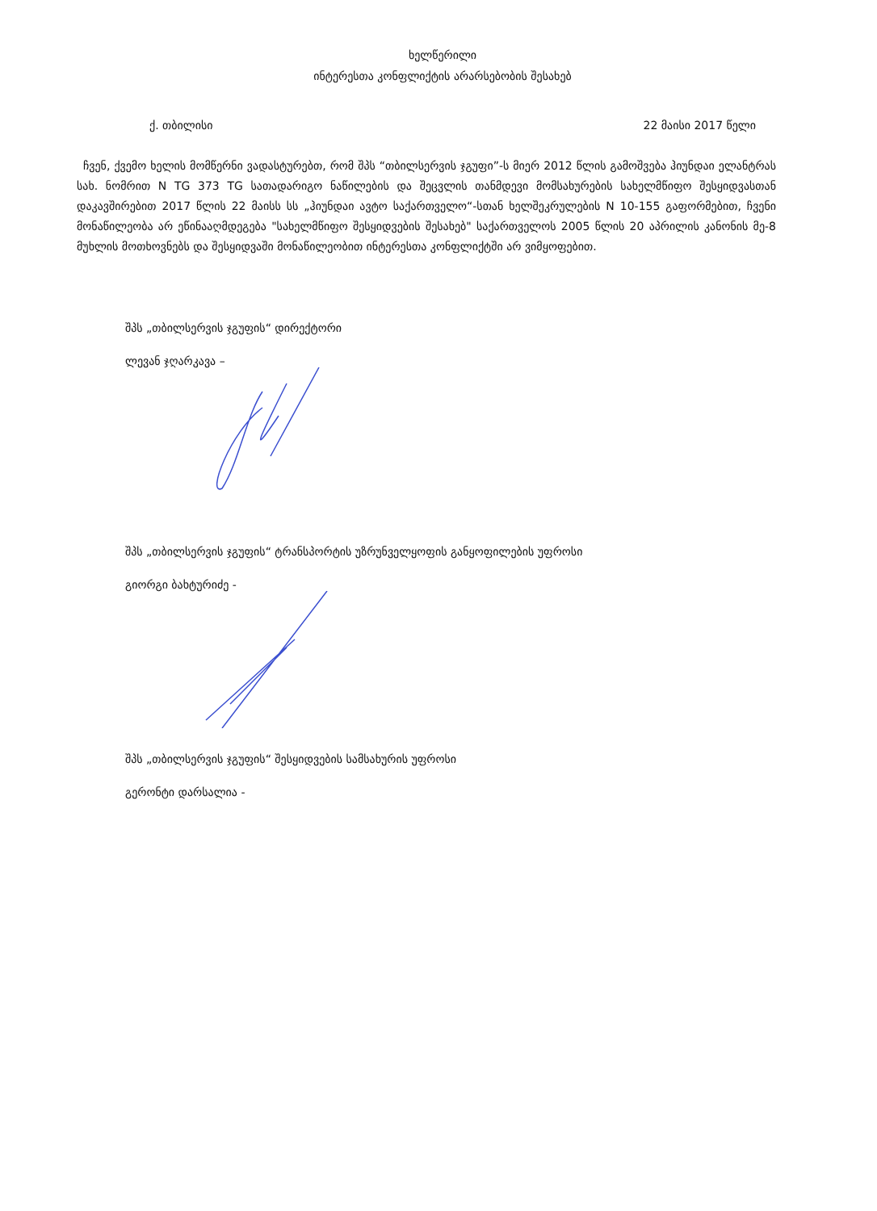ხელწერილი
ინტერესთა კონფლიქტის არარსებობის შესახებ
ქ. თბილისი 22 მაისი 2017 წელი
ჩვენ, ქვემო ხელის მომწერნი ვადასტურებთ, რომ შპს “თბილსერვის ჯგუფი”-ს მიერ 2012 წლის გამოშვება ჰიუნდაი ელანტრას სახ. ნომრით N TG 373 TG სათადარიგო ნაწილების და შეცვლის თანმდევი მომსახურების სახელმწიფო შესყიდვასთან დაკავშირებით 2017 წლის 22 მაისს სს „ჰიუნდაი ავტო საქართველო“-სთან ხელშეკრულების N 10-155 გაფორმებით, ჩვენი მონაწილეობა არ ეწინააღმდეგება "სახელმწიფო შესყიდვების შესახებ" საქართველოს 2005 წლის 20 აპრილის კანონის მე-8 მუხლის მოთხოვნებს და შესყიდვაში მონაწილეობით ინტერესთა კონფლიქტში არ ვიმყოფებით.
შპს „თბილსერვის ჯგუფის“ დირექტორი
ლევან ჯღარკავა –
შპს „თბილსერვის ჯგუფის“ ტრანსპორტის უზრუნველყოფის განყოფილების უფროსი
გიორგი ბახტურიძე -
შპს „თბილსერვის ჯგუფის“ შესყიდვების სამსახურის უფროსი
გერონტი დარსალია -